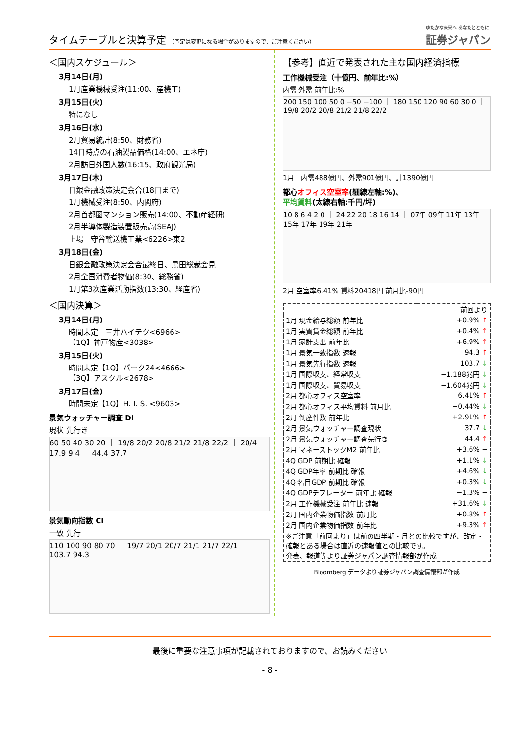タイムテーブルと決算予定 （予定は変更になる場合がありますので、ご注意ください）
ゆたかな未来へ あなたとともに
証券ジャパン
＜国内スケジュール＞
3月14日(月)
1月産業機械受注(11:00、産機工)
3月15日(火)
特になし
3月16日(水)
2月貿易統計(8:50、財務省)
14日時点の石油製品価格(14:00、エネ庁)
2月訪日外国人数(16:15、政府観光局)
3月17日(木)
日銀金融政策決定会合(18日まで)
1月機械受注(8:50、内閣府)
2月首都圏マンション販売(14:00、不動産経研)
2月半導体製造装置販売高(SEAJ)
上場　守谷輸送機工業<6226>東2
3月18日(金)
日銀金融政策決定会合最終日、黒田総裁会見
2月全国消費者物価(8:30、総務省)
1月第3次産業活動指数(13:30、経産省)
＜国内決算＞
3月14日(月)
時間未定　三井ハイテク<6966>
【1Q】神戸物産<3038>
3月15日(火)
時間未定【1Q】パーク24<4666>
【3Q】アスクル<2678>
3月17日(金)
時間未定【1Q】H. I. S. <9603>
景気ウォッチャー調査 DI
現状 先行き
60 50 40 30 20 ｜ 19/8 20/2 20/8 21/2 21/8 22/2 ｜ 20/4 17.9 9.4 ｜ 44.4 37.7
景気動向指数 CI
一致 先行
110 100 90 80 70 ｜ 19/7 20/1 20/7 21/1 21/7 22/1 ｜ 103.7 94.3
【参考】直近で発表された主な国内経済指標
工作機械受注（十億円、前年比:%）
内需 外需 前年比:%
200 150 100 50 0 −50 −100 ｜ 180 150 120 90 60 30 0 ｜ 19/8 20/2 20/8 21/2 21/8 22/2
1月　内需488億円、外需901億円、計1390億円
都心オフィス空室率(細線左軸:%)、
平均賃料(太線右軸:千円/坪)
10 8 6 4 2 0 ｜ 24 22 20 18 16 14 ｜ 07年 09年 11年 13年 15年 17年 19年 21年
2月 空室率6.41% 賃料20418円 前月比-90円
| | 前回より |
| 1月 現金給与総額 前年比 | +0.9% ↑ |
| 1月 実質賃金総額 前年比 | +0.4% ↑ |
| 1月 家計支出 前年比 | +6.9% ↑ |
| 1月 景気一致指数 速報 | 94.3 ↑ |
| 1月 景気先行指数 速報 | 103.7 ↓ |
| 1月 国際収支、経常収支 | −1.188兆円 ↓ |
| 1月 国際収支、貿易収支 | −1.604兆円 ↓ |
| 2月 都心オフィス空室率 | 6.41% ↑ |
| 2月 都心オフィス平均賃料 前月比 | −0.44% ↓ |
| 2月 倒産件数 前年比 | +2.91% ↑ |
| 2月 景気ウォッチャー調査現状 | 37.7 ↓ |
| 2月 景気ウォッチャー調査先行き | 44.4 ↑ |
| 2月 マネーストックM2 前年比 | +3.6% − |
| 4Q GDP 前期比 確報 | +1.1% ↓ |
| 4Q GDP年率 前期比 確報 | +4.6% ↓ |
| 4Q 名目GDP 前期比 確報 | +0.3% ↓ |
| 4Q GDPデフレーター 前年比 確報 | −1.3% − |
| 2月 工作機械受注 前年比 速報 | +31.6% ↓ |
| 2月 国内企業物価指数 前月比 | +0.8% ↑ |
| 2月 国内企業物価指数 前年比 | +9.3% ↑ |
| ※ご注意「前回より」は前の四半期・月との比較ですが、改定・確報とある場合は直近の速報値との比較です。 発表、報道等より証券ジャパン調査情報部が作成 | |
Bloomberg データより証券ジャパン調査情報部が作成
最後に重要な注意事項が記載されておりますので、お読みください
- 8 -